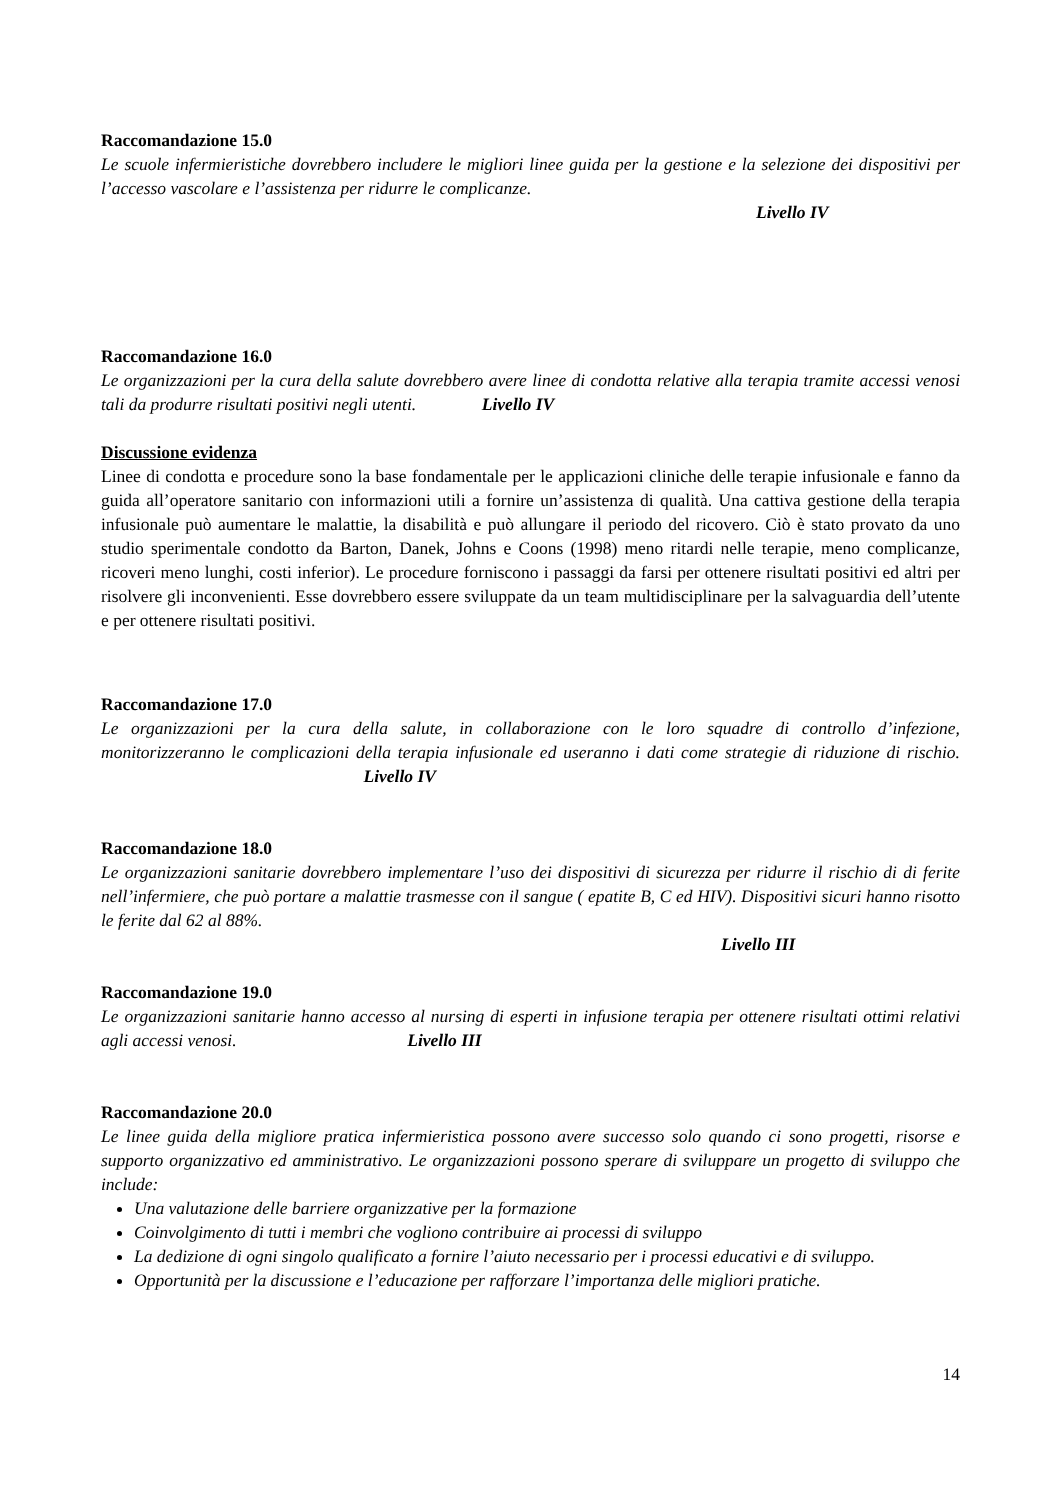Raccomandazione 15.0
Le scuole infermieristiche dovrebbero includere le migliori linee guida per la gestione e la selezione dei dispositivi per l’accesso vascolare e l’assistenza per ridurre le complicanze.
Livello IV
Raccomandazione 16.0
Le organizzazioni per la cura della salute dovrebbero avere linee di condotta relative alla terapia tramite accessi venosi tali da produrre risultati positivi negli utenti. Livello IV
Discussione evidenza
Linee di condotta e procedure sono la base fondamentale per le applicazioni cliniche delle terapie infusionale e fanno da guida all’operatore sanitario con informazioni utili a fornire un’assistenza di qualità. Una cattiva gestione della terapia infusionale può aumentare le malattie, la disabilità e può allungare il periodo del ricovero. Ciò è stato provato da uno studio sperimentale condotto da Barton, Danek, Johns e Coons (1998) meno ritardi nelle terapie, meno complicanze, ricoveri meno lunghi, costi inferior). Le procedure forniscono i passaggi da farsi per ottenere risultati positivi ed altri per risolvere gli inconvenienti. Esse dovrebbero essere sviluppate da un team multidisciplinare per la salvaguardia dell’utente e per ottenere risultati positivi.
Raccomandazione 17.0
Le organizzazioni per la cura della salute, in collaborazione con le loro squadre di controllo d’infezione, monitorizzeranno le complicazioni della terapia infusionale ed useranno i dati come strategie di riduzione di rischio. Livello IV
Raccomandazione 18.0
Le organizzazioni sanitarie dovrebbero implementare l’uso dei dispositivi di sicurezza per ridurre il rischio di di ferite nell’infermiere, che può portare a malattie trasmesse con il sangue ( epatite B, C ed HIV). Dispositivi sicuri hanno risotto le ferite dal 62 al 88%.
Livello III
Raccomandazione 19.0
Le organizzazioni sanitarie hanno accesso al nursing di esperti in infusione terapia per ottenere risultati ottimi relativi agli accessi venosi. Livello III
Raccomandazione 20.0
Le linee guida della migliore pratica infermieristica possono avere successo solo quando ci sono progetti, risorse e supporto organizzativo ed amministrativo. Le organizzazioni possono sperare di sviluppare un progetto di sviluppo che include:
Una valutazione delle barriere organizzative per la formazione
Coinvolgimento di tutti i membri che vogliono contribuire ai processi di sviluppo
La dedizione di ogni singolo qualificato a fornire l’aiuto necessario per i processi educativi e di sviluppo.
Opportunità per la discussione e l’educazione per rafforzare l’importanza delle migliori pratiche.
14